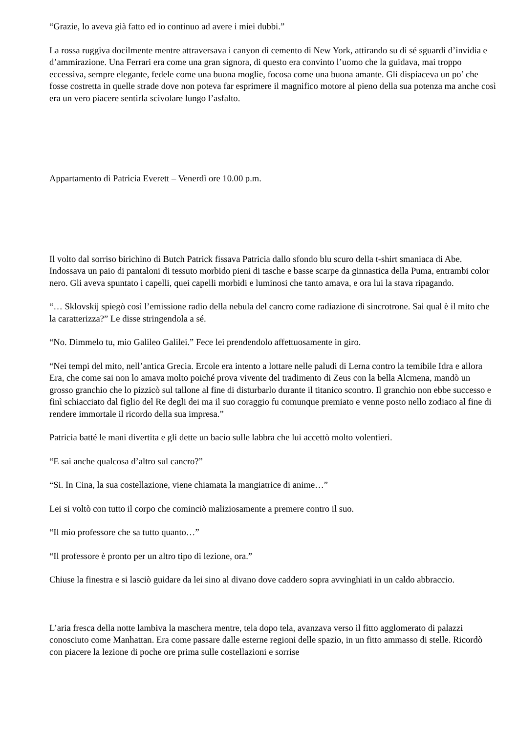“Grazie, lo aveva già fatto ed io continuo ad avere i miei dubbi.”
La rossa ruggiva docilmente mentre attraversava i canyon di cemento di New York, attirando su di sé sguardi d’invidia e d’ammirazione. Una Ferrari era come una gran signora, di questo era convinto l’uomo che la guidava, mai troppo eccessiva, sempre elegante, fedele come una buona moglie, focosa come una buona amante. Gli dispiaceva un po’ che fosse costretta in quelle strade dove non poteva far esprimere il magnifico motore al pieno della sua potenza ma anche così era un vero piacere sentirla scivolare lungo l’asfalto.
Appartamento di Patricia Everett – Venerdì ore 10.00 p.m.
Il volto dal sorriso birichino di Butch Patrick fissava Patricia dallo sfondo blu scuro della t-shirt smaniaca di Abe. Indossava un paio di pantaloni di tessuto morbido pieni di tasche e basse scarpe da ginnastica della Puma, entrambi color nero. Gli aveva spuntato i capelli, quei capelli morbidi e luminosi che tanto amava, e ora lui la stava ripagando.
“… Sklovskij spiegò così l’emissione radio della nebula del cancro come radiazione di sincrotrone. Sai qual è il mito che la caratterizza?” Le disse stringendola a sé.
“No. Dimmelo tu, mio Galileo Galilei.” Fece lei prendendolo affettuosamente in giro.
“Nei tempi del mito, nell’antica Grecia. Ercole era intento a lottare nelle paludi di Lerna contro la temibile Idra e allora Era, che come sai non lo amava molto poiché prova vivente del tradimento di Zeus con la bella Alcmena, mandò un grosso granchio che lo pizzicò sul tallone al fine di disturbarlo durante il titanico scontro. Il granchio non ebbe successo e finì schiacciato dal figlio del Re degli dei ma il suo coraggio fu comunque premiato e venne posto nello zodiaco al fine di rendere immortale il ricordo della sua impresa.”
Patricia batté le mani divertita e gli dette un bacio sulle labbra che lui accettò molto volentieri.
“E sai anche qualcosa d’altro sul cancro?”
“Si. In Cina, la sua costellazione, viene chiamata la mangiatrice di anime…”
Lei si voltò con tutto il corpo che cominciò maliziosamente a premere contro il suo.
“Il mio professore che sa tutto quanto…”
“Il professore è pronto per un altro tipo di lezione, ora.”
Chiuse la finestra e si lasciò guidare da lei sino al divano dove caddero sopra avvinghiati in un caldo abbraccio.
L’aria fresca della notte lambiva la maschera mentre, tela dopo tela, avanzava verso il fitto agglomerato di palazzi conosciuto come Manhattan. Era come passare dalle esterne regioni delle spazio, in un fitto ammasso di stelle. Ricordò con piacere la lezione di poche ore prima sulle costellazioni e sorrise